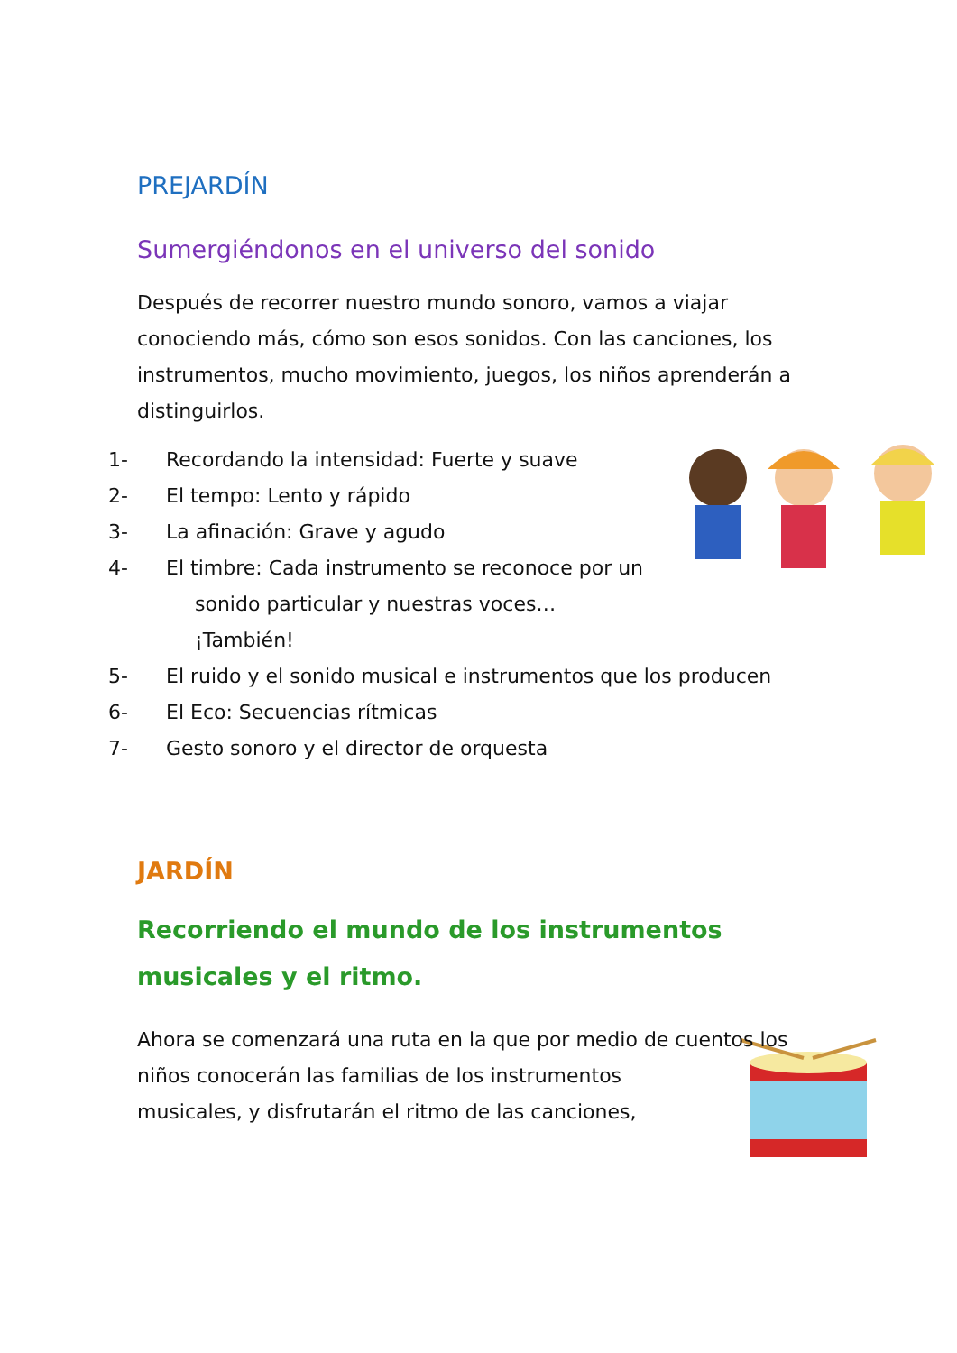PREJARDÍN
Sumergiéndonos en el universo del sonido
Después de recorrer nuestro mundo sonoro, vamos a viajar conociendo más, cómo son esos sonidos. Con las canciones, los instrumentos, mucho movimiento, juegos, los niños aprenderán a distinguirlos.
1- Recordando la intensidad: Fuerte y suave
2- El tempo: Lento y rápido
3- La afinación: Grave y agudo
4- El timbre: Cada instrumento se reconoce por un sonido particular y nuestras voces… ¡También!
5- El ruido y el sonido musical e instrumentos que los producen
6- El Eco: Secuencias rítmicas
7- Gesto sonoro y el director de orquesta
JARDÍN
Recorriendo el mundo de los instrumentos musicales y el ritmo.
Ahora se comenzará una ruta en la que por medio de cuentos los niños conocerán las familias de los instrumentos musicales, y disfrutarán el ritmo de las canciones,